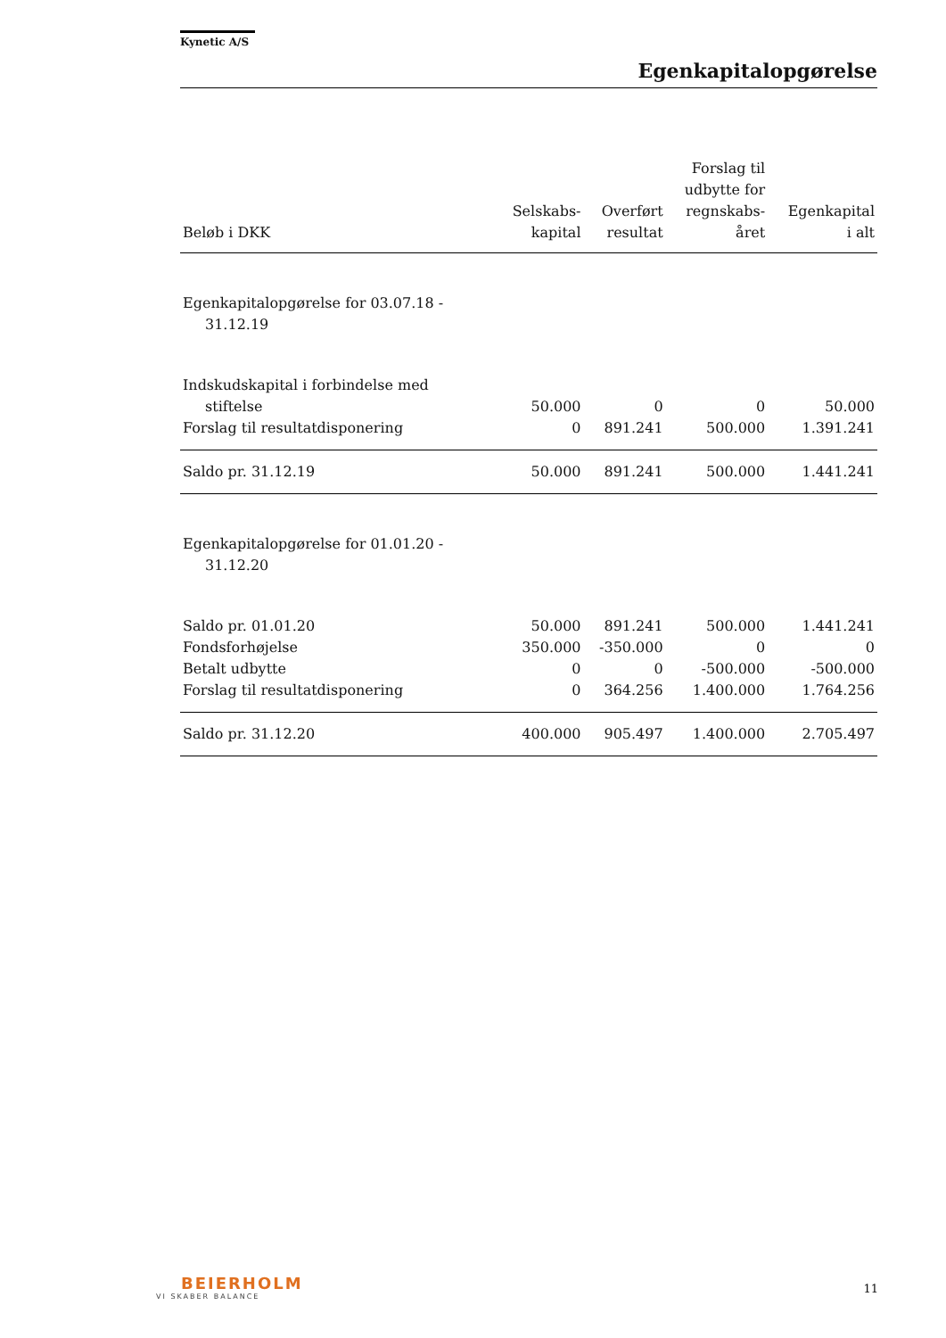Kynetic A/S
Egenkapitalopgørelse
| Beløb i DKK | Selskabs- kapital | Overført resultat | Forslag til udbytte for regnskabs- året | Egenkapital i alt |
| --- | --- | --- | --- | --- |
| Egenkapitalopgørelse for 03.07.18 - 31.12.19 | | | | |
| Indskudskapital i forbindelse med stiftelse | 50.000 | 0 | 0 | 50.000 |
| Forslag til resultatdisponering | 0 | 891.241 | 500.000 | 1.391.241 |
| Saldo pr. 31.12.19 | 50.000 | 891.241 | 500.000 | 1.441.241 |
| Egenkapitalopgørelse for 01.01.20 - 31.12.20 | | | | |
| Saldo pr. 01.01.20 | 50.000 | 891.241 | 500.000 | 1.441.241 |
| Fondsforhøjelse | 350.000 | -350.000 | 0 | 0 |
| Betalt udbytte | 0 | 0 | -500.000 | -500.000 |
| Forslag til resultatdisponering | 0 | 364.256 | 1.400.000 | 1.764.256 |
| Saldo pr. 31.12.20 | 400.000 | 905.497 | 1.400.000 | 2.705.497 |
BEIERHOLM
VI SKABER BALANCE
11